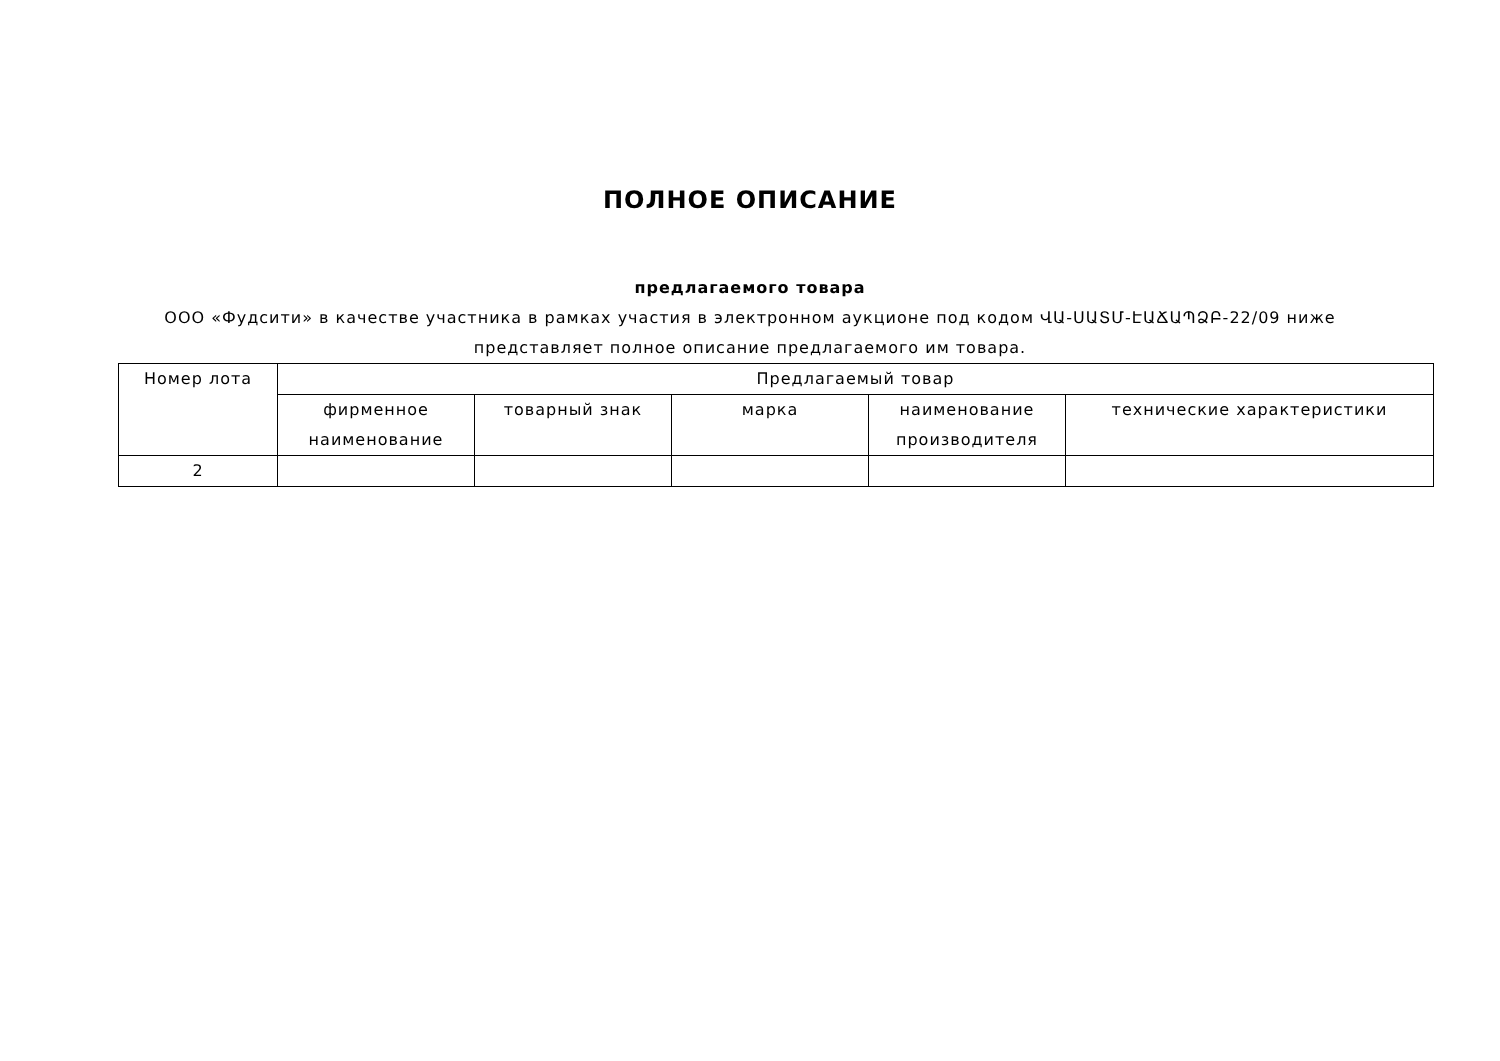ПОЛНОЕ ОПИСАНИЕ
предлагаемого товара
ООО «Фудсити» в качестве участника в рамках участия в электронном аукционе под кодом ՎԱ-ՍԱՏՄ-ԷԱՃԱՊՁԲ-22/09 ниже представляет полное описание предлагаемого им товара.
| Номер лота | Предлагаемый товар | | | | |
| --- | --- | --- | --- | --- | --- |
| | фирменное наименование | товарный знак | марка | наименование производителя | технические характеристики |
| 2 | | | | | |